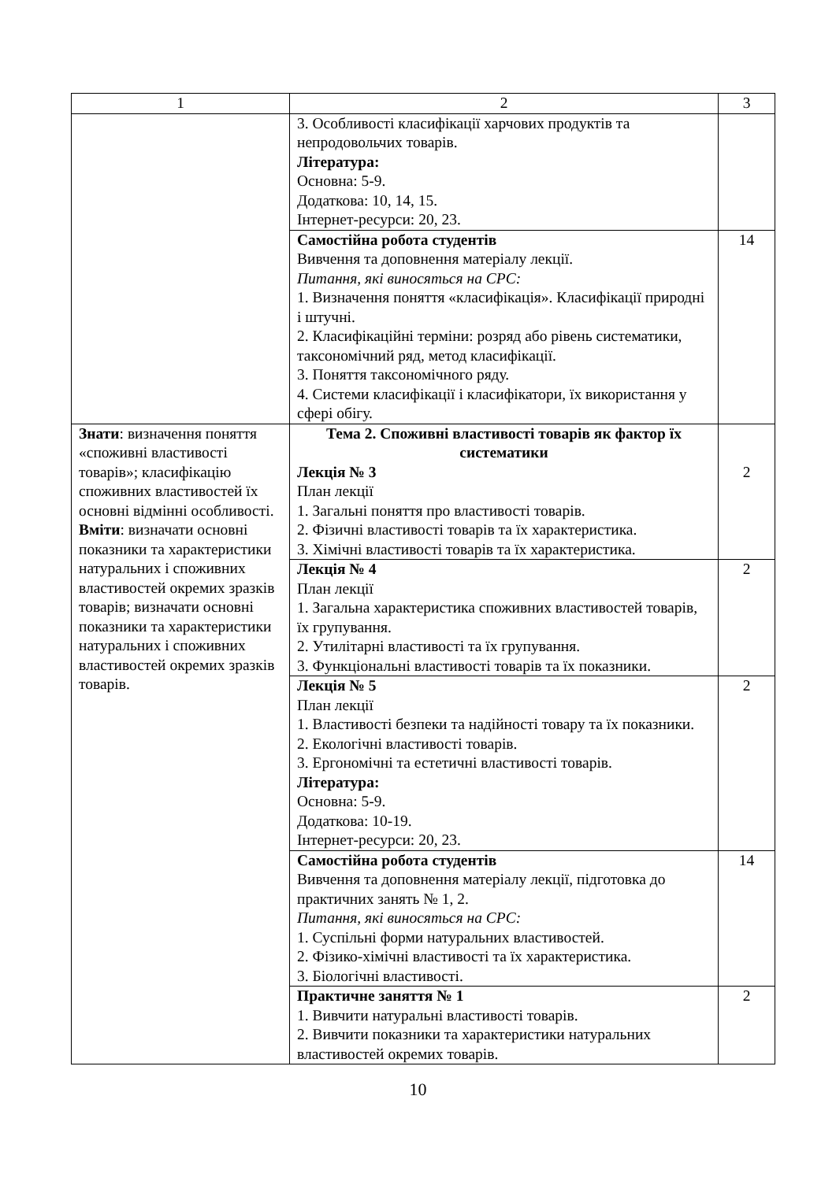| 1 | 2 | 3 |
| | 3. Особливості класифікації харчових продуктів та непродовольчих товарів. Література: Основна: 5-9. Додаткова: 10, 14, 15. Інтернет-ресурси: 20, 23. | |
| | Самостійна робота студентів Вивчення та доповнення матеріалу лекції. Питання, які виносяться на СРС: 1. Визначення поняття «класифікація». Класифікації природні і штучні. 2. Класифікаційні терміни: розряд або рівень систематики, таксономічний ряд, метод класифікації. 3. Поняття таксономічного ряду. 4. Системи класифікації і класифікатори, їх використання у сфері обігу. | 14 |
| Знати : визначення поняття «споживні властивості товарів»; класифікацію споживних властивостей їх основні відмінні особливості. Вміти : визначати основні показники та характеристики натуральних і споживних властивостей окремих зразків товарів; визначати основні показники та характеристики натуральних і споживних властивостей окремих зразків товарів. | Тема 2. Споживні властивості товарів як фактор їх систематики Лекція № 3 План лекції 1. Загальні поняття про властивості товарів. 2. Фізичні властивості товарів та їх характеристика. 3. Хімічні властивості товарів та їх характеристика. | 2 |
| | Лекція № 4 План лекції 1. Загальна характеристика споживних властивостей товарів, їх групування. 2. Утилітарні властивості та їх групування. 3. Функціональні властивості товарів та їх показники. | 2 |
| | Лекція № 5 План лекції 1. Властивості безпеки та надійності товару та їх показники. 2. Екологічні властивості товарів. 3. Ергономічні та естетичні властивості товарів. Література: Основна: 5-9. Додаткова: 10-19. Інтернет-ресурси: 20, 23. | 2 |
| | Самостійна робота студентів Вивчення та доповнення матеріалу лекції, підготовка до практичних занять № 1, 2. Питання, які виносяться на СРС: 1. Суспільні форми натуральних властивостей. 2. Фізико-хімічні властивості та їх характеристика. 3. Біологічні властивості. | 14 |
| | Практичне заняття № 1 1. Вивчити натуральні властивості товарів. 2. Вивчити показники та характеристики натуральних властивостей окремих товарів. | 2 |
10